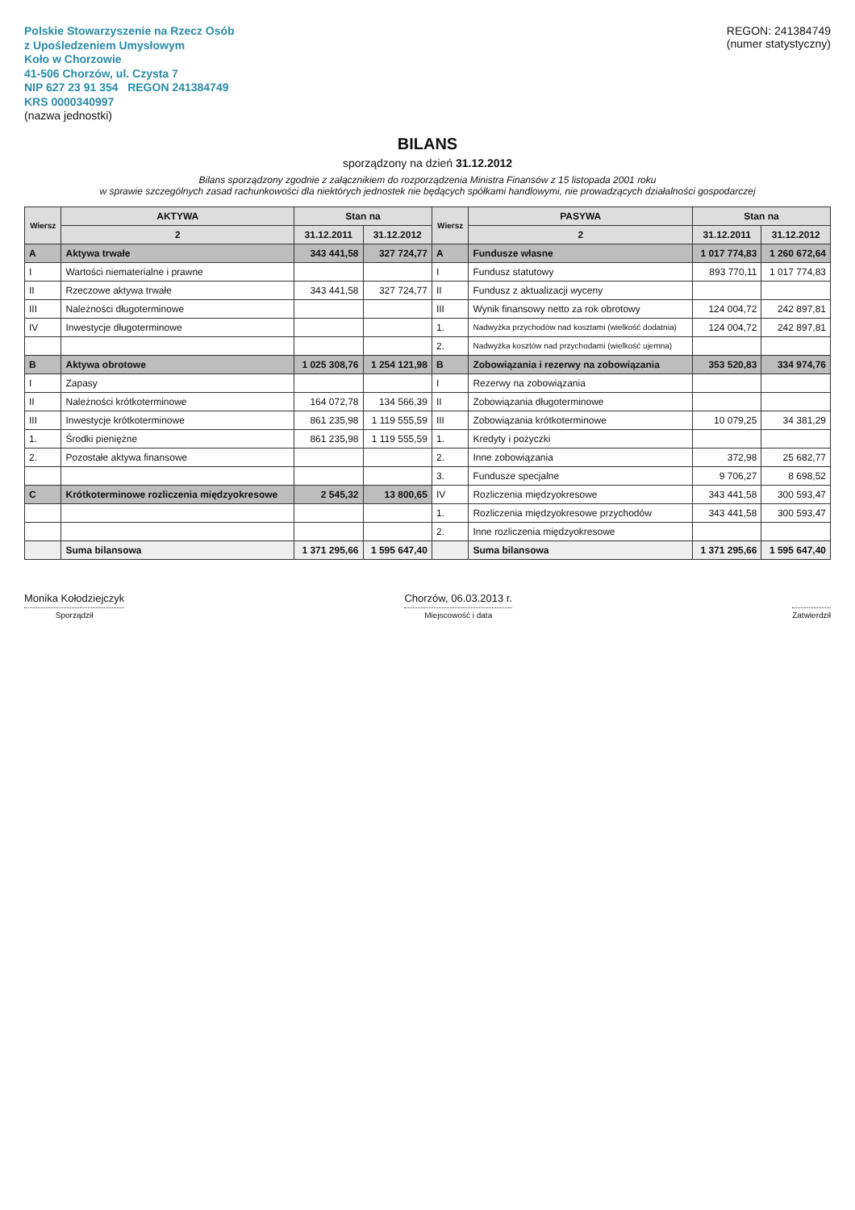Polskie Stowarzyszenie na Rzecz Osób
z Upośledzeniem Umysłowym
Koło w Chorzowie
41-506 Chorzów, ul. Czysta 7
NIP 627 23 91 354 REGON 241384749
KRS 0000340997
(nazwa jednostki)
REGON: 241384749
(numer statystyczny)
BILANS
sporządzony na dzień 31.12.2012
Bilans sporządzony zgodnie z załącznikiem do rozporządzenia Ministra Finansów z 15 listopada 2001 roku
w sprawie szczególnych zasad rachunkowości dla niektórych jednostek nie będących spółkami handlowymi, nie prowadzących działalności gospodarczej
| Wiersz | AKTYWA | Stan na | | Wiersz | PASYWA | Stan na | |
| --- | --- | --- | --- | --- | --- | --- | --- |
| | 2 | 31.12.2011 | 31.12.2012 | | 2 | 31.12.2011 | 31.12.2012 |
| A | Aktywa trwałe | 343 441,58 | 327 724,77 | A | Fundusze własne | 1 017 774,83 | 1 260 672,64 |
| I | Wartości niematerialne i prawne | | | I | Fundusz statutowy | 893 770,11 | 1 017 774,83 |
| II | Rzeczowe aktywa trwałe | 343 441,58 | 327 724,77 | II | Fundusz z aktualizacji wyceny | | |
| III | Należności długoterminowe | | | III | Wynik finansowy netto za rok obrotowy | 124 004,72 | 242 897,81 |
| IV | Inwestycje długoterminowe | | | 1. | Nadwyżka przychodów nad kosztami (wielkość dodatnia) | 124 004,72 | 242 897,81 |
| | | | | 2. | Nadwyżka kosztów nad przychodami (wielkość ujemna) | | |
| B | Aktywa obrotowe | 1 025 308,76 | 1 254 121,98 | B | Zobowiązania i rezerwy na zobowiązania | 353 520,83 | 334 974,76 |
| I | Zapasy | | | I | Rezerwy na zobowiązania | | |
| II | Należności krótkoterminowe | 164 072,78 | 134 566,39 | II | Zobowiązania długoterminowe | | |
| III | Inwestycje krótkoterminowe | 861 235,98 | 1 119 555,59 | III | Zobowiązania krótkoterminowe | 10 079,25 | 34 381,29 |
| 1. | Środki pieniężne | 861 235,98 | 1 119 555,59 | 1. | Kredyty i pożyczki | | |
| 2. | Pozostałe aktywa finansowe | | | 2. | Inne zobowiązania | 372,98 | 25 682,77 |
| | | | | 3. | Fundusze specjalne | 9 706,27 | 8 698,52 |
| C | Krótkoterminowe rozliczenia międzyokresowe | 2 545,32 | 13 800,65 | IV | Rozliczenia międzyokresowe | 343 441,58 | 300 593,47 |
| | | | | 1. | Rozliczenia międzyokresowe przychodów | 343 441,58 | 300 593,47 |
| | | | | 2. | Inne rozliczenia międzyokresowe | | |
| | Suma bilansowa | 1 371 295,66 | 1 595 647,40 | | Suma bilansowa | 1 371 295,66 | 1 595 647,40 |
Monika Kołodziejczyk
Sporządził
Chorzów, 06.03.2013 r.
Miejscowość i data
Zatwierdził